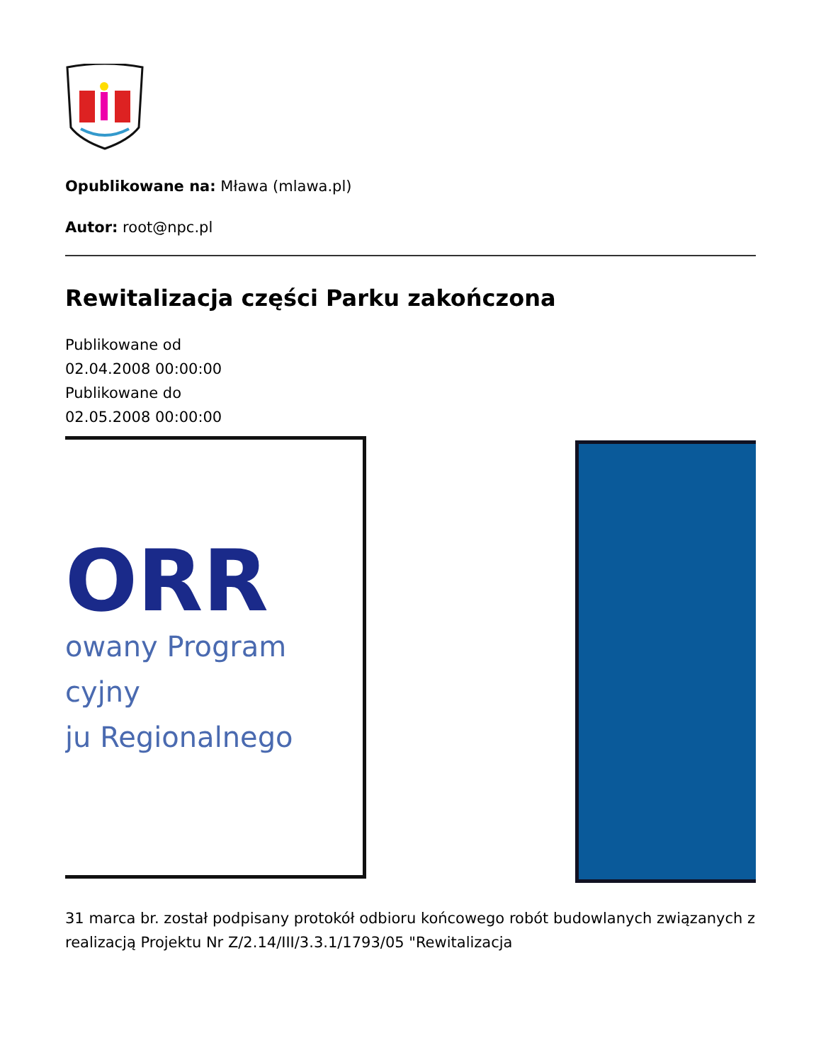Opublikowane na: Mława (mlawa.pl)
Autor: root@npc.pl
Rewitalizacja części Parku zakończona
Publikowane od
02.04.2008 00:00:00
Publikowane do
02.05.2008 00:00:00
ORR
owany Program
cyjny
ju Regionalnego
31 marca br. został podpisany protokół odbioru końcowego robót budowlanych związanych z realizacją Projektu Nr Z/2.14/III/3.3.1/1793/05 "Rewitalizacja